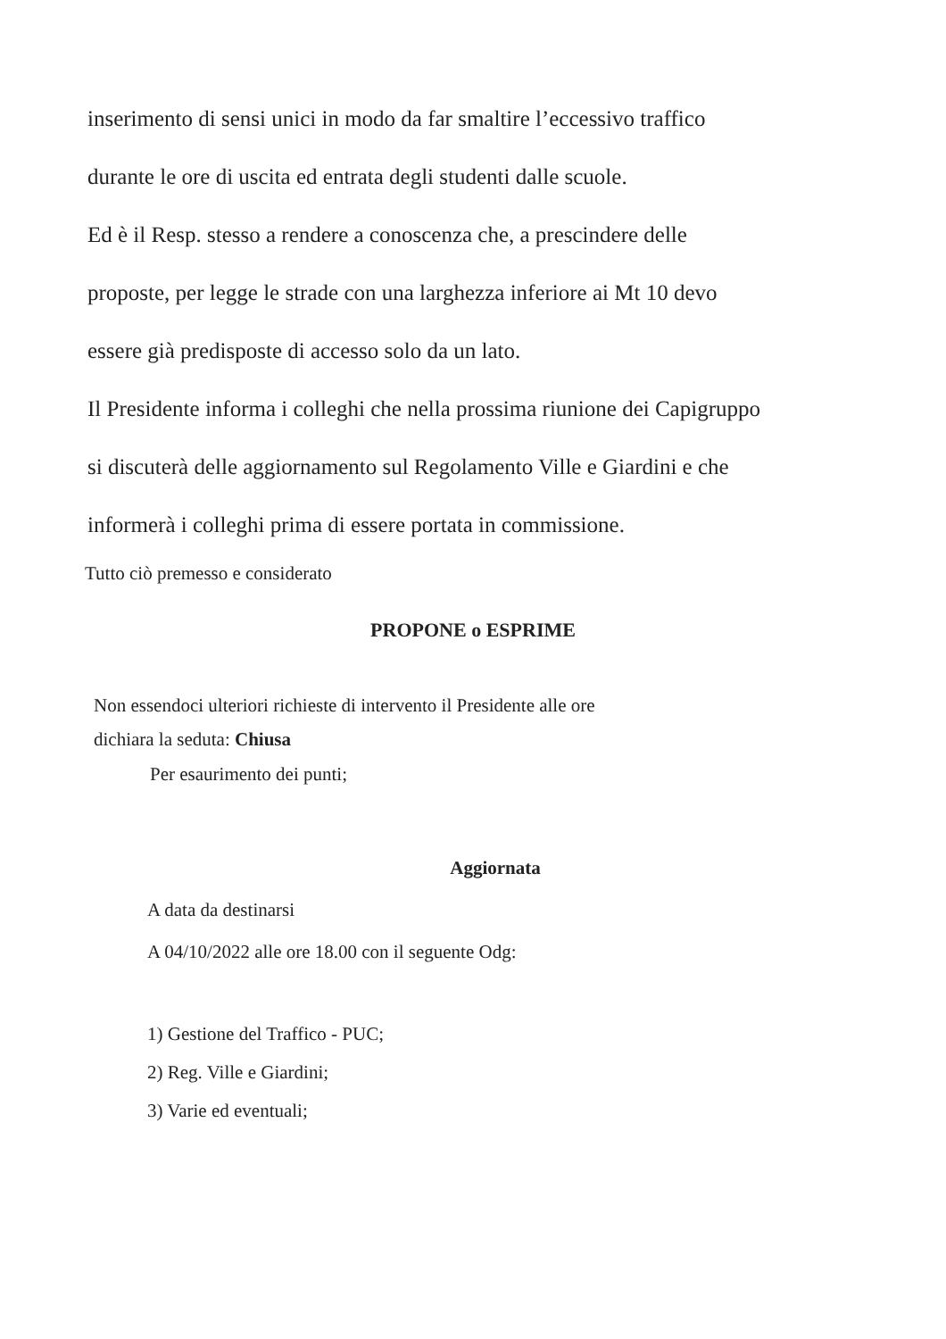inserimento di sensi unici in modo da far smaltire l’eccessivo traffico
durante le ore di uscita ed entrata degli studenti dalle scuole.
Ed è il Resp. stesso a rendere a conoscenza che, a prescindere delle
proposte, per legge le strade con una larghezza inferiore ai Mt 10 devo
essere già predisposte di accesso solo da un lato.
Il Presidente informa i colleghi che nella prossima riunione dei Capigruppo
si discuterà delle aggiornamento sul Regolamento Ville e Giardini e che
informerà i colleghi prima di essere portata in commissione.
Tutto ciò premesso e considerato
PROPONE o ESPRIME
Non essendoci ulteriori richieste di intervento il Presidente alle ore
dichiara la seduta: Chiusa
Per esaurimento dei punti;
Aggiornata
A data da destinarsi
A 04/10/2022 alle ore 18.00 con il seguente Odg:
1) Gestione del Traffico - PUC;
2) Reg. Ville e Giardini;
3) Varie ed eventuali;